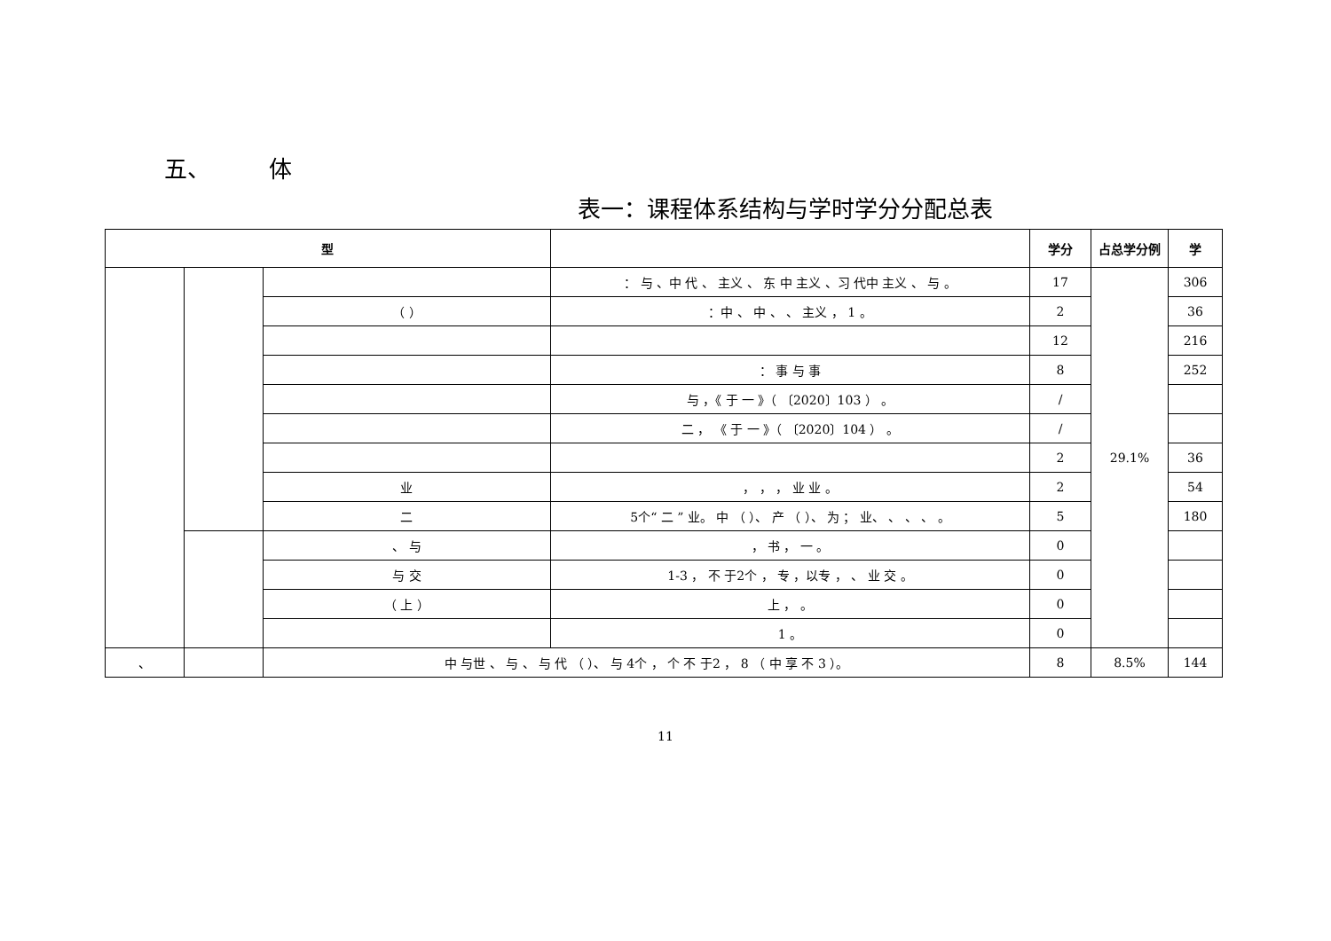五、 体
表一：课程体系结构与学时学分分配总表
| 型 | | | | 学分 | 占总学分例 | 学 |
| --- | --- | --- | --- | --- | --- | --- |
| | | | ： 与 、中 代 、 主义 、 东 中 主义 、习 代中 主义 、 与 。 | 17 | 29.1% | 306 |
| | | （ ） | ：中 、 中 、 、 主义 ， 1 。 | 2 | | 36 |
| | | | | 12 | | 216 |
| | | | ： 事 与 事 | 8 | | 252 |
| | | | 与 ，《 于 一 》（ 〔2020〕103 ） 。 | / | | |
| | | | 二 ， 《 于 一 》（ 〔2020〕104 ） 。 | / | | |
| | | | | 2 | | 36 |
| | | 业 | ， ， ， 业 业 。 | 2 | | 54 |
| | | 二 | 5个“ 二 ” 业。 中 （ ）、 产 （ ）、 为 ； 业、 、 、 、 。 | 5 | | 180 |
| | | 、 与 | ， 书 ， 一 。 | 0 | | |
| | | 与 交 | 1-3 ， 不 于2个 ， 专 ，以专 ， 、 业 交 。 | 0 | | |
| | | （ 上 ） | 上 ， 。 | 0 | | |
| | | | 1 。 | 0 | | |
| 、 | | 中 与世 、 与 、 与 代 （ ）、 与 4个 ， 个 不 于2 ， 8 （ 中 享 不 3 ）。 | | 8 | 8.5% | 144 |
11